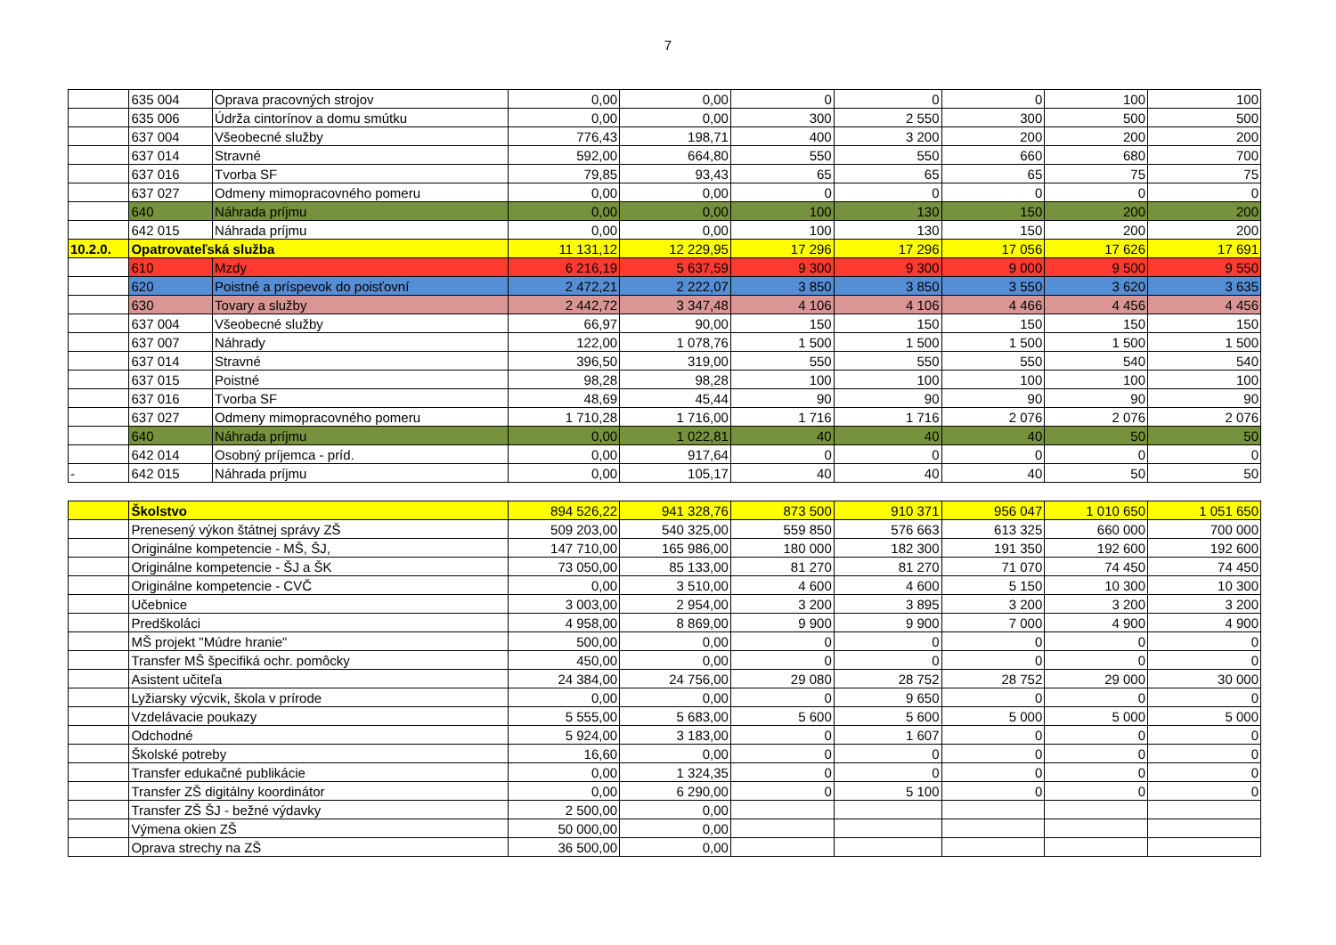7
| | 635 004 | Oprava pracovných strojov | 0,00 | 0,00 | 0 | 0 | 0 | 100 | 100 |
| | 635 006 | Údrža cintorínov a domu smútku | 0,00 | 0,00 | 300 | 2 550 | 300 | 500 | 500 |
| | 637 004 | Všeobecné služby | 776,43 | 198,71 | 400 | 3 200 | 200 | 200 | 200 |
| | 637 014 | Stravné | 592,00 | 664,80 | 550 | 550 | 660 | 680 | 700 |
| | 637 016 | Tvorba SF | 79,85 | 93,43 | 65 | 65 | 65 | 75 | 75 |
| | 637 027 | Odmeny mimopracovného pomeru | 0,00 | 0,00 | 0 | 0 | 0 | 0 | 0 |
| | 640 | Náhrada príjmu | 0,00 | 0,00 | 100 | 130 | 150 | 200 | 200 |
| | 642 015 | Náhrada príjmu | 0,00 | 0,00 | 100 | 130 | 150 | 200 | 200 |
| 10.2.0. | Opatrovateľská služba | | 11 131,12 | 12 229,95 | 17 296 | 17 296 | 17 056 | 17 626 | 17 691 |
| | 610 | Mzdy | 6 216,19 | 5 637,59 | 9 300 | 9 300 | 9 000 | 9 500 | 9 550 |
| | 620 | Poistné a príspevok do poisťovní | 2 472,21 | 2 222,07 | 3 850 | 3 850 | 3 550 | 3 620 | 3 635 |
| | 630 | Tovary a služby | 2 442,72 | 3 347,48 | 4 106 | 4 106 | 4 466 | 4 456 | 4 456 |
| | 637 004 | Všeobecné služby | 66,97 | 90,00 | 150 | 150 | 150 | 150 | 150 |
| | 637 007 | Náhrady | 122,00 | 1 078,76 | 1 500 | 1 500 | 1 500 | 1 500 | 1 500 |
| | 637 014 | Stravné | 396,50 | 319,00 | 550 | 550 | 550 | 540 | 540 |
| | 637 015 | Poistné | 98,28 | 98,28 | 100 | 100 | 100 | 100 | 100 |
| | 637 016 | Tvorba SF | 48,69 | 45,44 | 90 | 90 | 90 | 90 | 90 |
| | 637 027 | Odmeny mimopracovného pomeru | 1 710,28 | 1 716,00 | 1 716 | 1 716 | 2 076 | 2 076 | 2 076 |
| | 640 | Náhrada príjmu | 0,00 | 1 022,81 | 40 | 40 | 40 | 50 | 50 |
| | 642 014 | Osobný príjemca - príd. | 0,00 | 917,64 | 0 | 0 | 0 | 0 | 0 |
| - | 642 015 | Náhrada príjmu | 0,00 | 105,17 | 40 | 40 | 40 | 50 | 50 |
| | Školstvo | 894 526,22 | 941 328,76 | 873 500 | 910 371 | 956 047 | 1 010 650 | 1 051 650 |
| | Prenesený výkon štátnej správy ZŠ | 509 203,00 | 540 325,00 | 559 850 | 576 663 | 613 325 | 660 000 | 700 000 |
| | Originálne kompetencie - MŠ, ŠJ, | 147 710,00 | 165 986,00 | 180 000 | 182 300 | 191 350 | 192 600 | 192 600 |
| | Originálne kompetencie - ŠJ a ŠK | 73 050,00 | 85 133,00 | 81 270 | 81 270 | 71 070 | 74 450 | 74 450 |
| | Originálne kompetencie - CVČ | 0,00 | 3 510,00 | 4 600 | 4 600 | 5 150 | 10 300 | 10 300 |
| | Učebnice | 3 003,00 | 2 954,00 | 3 200 | 3 895 | 3 200 | 3 200 | 3 200 |
| | Predškoláci | 4 958,00 | 8 869,00 | 9 900 | 9 900 | 7 000 | 4 900 | 4 900 |
| | MŠ projekt "Múdre hranie" | 500,00 | 0,00 | 0 | 0 | 0 | 0 | 0 |
| | Transfer MŠ špecifiká ochr. pomôcky | 450,00 | 0,00 | 0 | 0 | 0 | 0 | 0 |
| | Asistent učiteľa | 24 384,00 | 24 756,00 | 29 080 | 28 752 | 28 752 | 29 000 | 30 000 |
| | Lyžiarsky výcvik, škola v prírode | 0,00 | 0,00 | 0 | 9 650 | 0 | 0 | 0 |
| | Vzdelávacie poukazy | 5 555,00 | 5 683,00 | 5 600 | 5 600 | 5 000 | 5 000 | 5 000 |
| | Odchodné | 5 924,00 | 3 183,00 | 0 | 1 607 | 0 | 0 | 0 |
| | Školské potreby | 16,60 | 0,00 | 0 | 0 | 0 | 0 | 0 |
| | Transfer edukačné publikácie | 0,00 | 1 324,35 | 0 | 0 | 0 | 0 | 0 |
| | Transfer ZŠ digitálny koordinátor | 0,00 | 6 290,00 | 0 | 5 100 | 0 | 0 | 0 |
| | Transfer ZŠ ŠJ - bežné výdavky | 2 500,00 | 0,00 | | | | | |
| | Výmena okien ZŠ | 50 000,00 | 0,00 | | | | | |
| | Oprava strechy na ZŠ | 36 500,00 | 0,00 | | | | | |